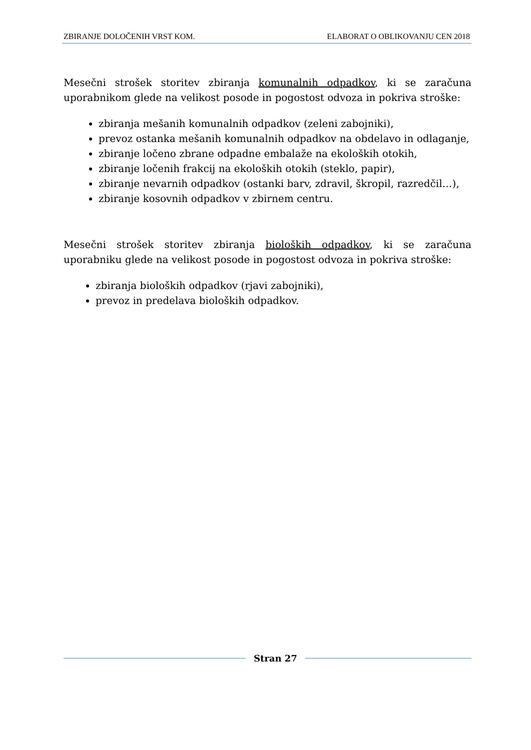ZBIRANJE DOLOČENIH VRST KOM. ELABORAT O OBLIKOVANJU CEN 2018
Mesečni strošek storitev zbiranja komunalnih odpadkov, ki se zaračuna uporabnikom glede na velikost posode in pogostost odvoza in pokriva stroške:
zbiranja mešanih komunalnih odpadkov (zeleni zabojniki),
prevoz ostanka mešanih komunalnih odpadkov na obdelavo in odlaganje,
zbiranje ločeno zbrane odpadne embalaže na ekoloških otokih,
zbiranje ločenih frakcij na ekoloških otokih (steklo, papir),
zbiranje nevarnih odpadkov (ostanki barv, zdravil, škropil, razredčil…),
zbiranje kosovnih odpadkov v zbirnem centru.
Mesečni strošek storitev zbiranja bioloških odpadkov, ki se zaračuna uporabniku glede na velikost posode in pogostost odvoza in pokriva stroške:
zbiranja bioloških odpadkov (rjavi zabojniki),
prevoz in predelava bioloških odpadkov.
Stran 27